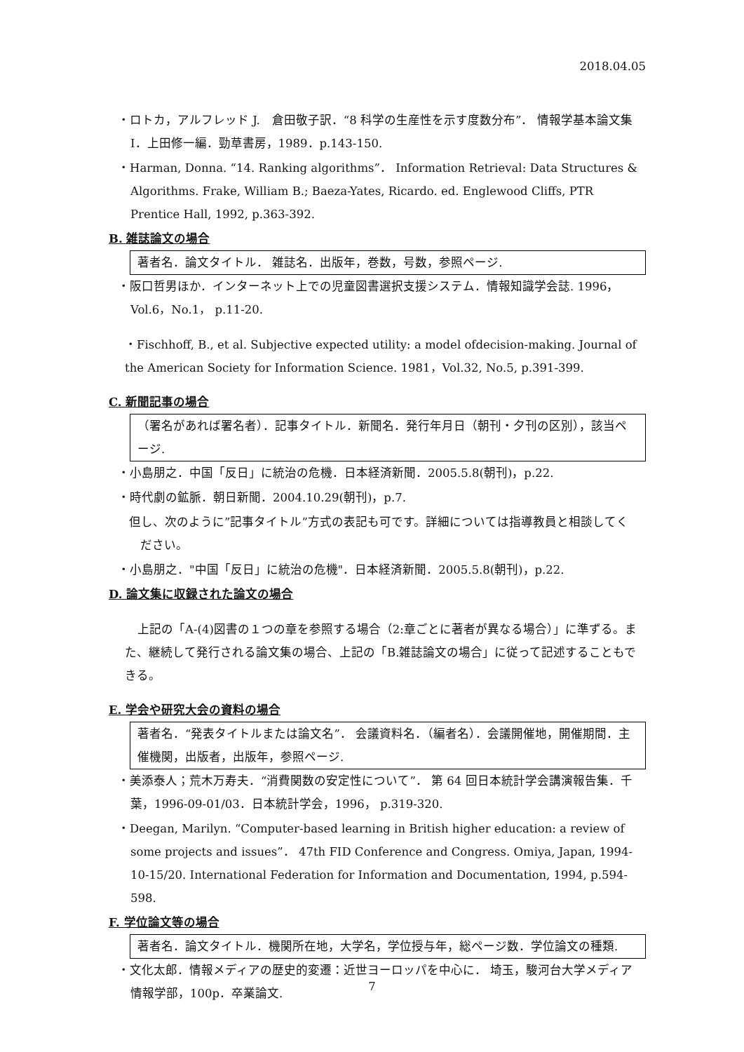2018.04.05
・ロトカ，アルフレッド J.　倉田敬子訳．“8 科学の生産性を示す度数分布”． 情報学基本論文集Ⅰ．上田修一編．勁草書房，1989．p.143-150.
・Harman, Donna. “14. Ranking algorithms”． Information Retrieval: Data Structures & Algorithms. Frake, William B.; Baeza-Yates, Ricardo. ed. Englewood Cliffs, PTR Prentice Hall, 1992, p.363-392.
B. 雑誌論文の場合
著者名．論文タイトル． 雑誌名．出版年，巻数，号数，参照ページ.
・阪口哲男ほか．インターネット上での児童図書選択支援システム．情報知識学会誌. 1996，Vol.6，No.1， p.11-20.
・Fischhoff, B., et al. Subjective expected utility: a model ofdecision-making. Journal of the American Society for Information Science. 1981，Vol.32, No.5, p.391-399.
C. 新聞記事の場合
（署名があれば署名者）．記事タイトル．新聞名．発行年月日（朝刊・夕刊の区別），該当ページ.
・小島朋之．中国「反日」に統治の危機．日本経済新聞．2005.5.8(朝刊)，p.22.
・時代劇の鉱脈．朝日新聞．2004.10.29(朝刊)，p.7.
但し、次のように”記事タイトル”方式の表記も可です。詳細については指導教員と相談してください。
・小島朋之．"中国「反日」に統治の危機"．日本経済新聞．2005.5.8(朝刊)，p.22.
D. 論文集に収録された論文の場合
上記の「A-(4)図書の１つの章を参照する場合（2:章ごとに著者が異なる場合）」に準ずる。また、継続して発行される論文集の場合、上記の「B.雑誌論文の場合」に従って記述することもできる。
E. 学会や研究大会の資料の場合
著者名．“発表タイトルまたは論文名”． 会議資料名．（編者名）．会議開催地，開催期間．主催機関，出版者，出版年，参照ページ.
・美添泰人；荒木万寿夫．“消費関数の安定性について”． 第 64 回日本統計学会講演報告集．千葉，1996-09-01/03．日本統計学会，1996， p.319-320.
・Deegan, Marilyn. “Computer-based learning in British higher education: a review of some projects and issues”． 47th FID Conference and Congress. Omiya, Japan, 1994-10-15/20. International Federation for Information and Documentation, 1994, p.594-598.
F. 学位論文等の場合
著者名．論文タイトル．機関所在地，大学名，学位授与年，総ページ数．学位論文の種類.
・文化太郎．情報メディアの歴史的変遷：近世ヨーロッパを中心に． 埼玉，駿河台大学メディア情報学部，100p．卒業論文.
7